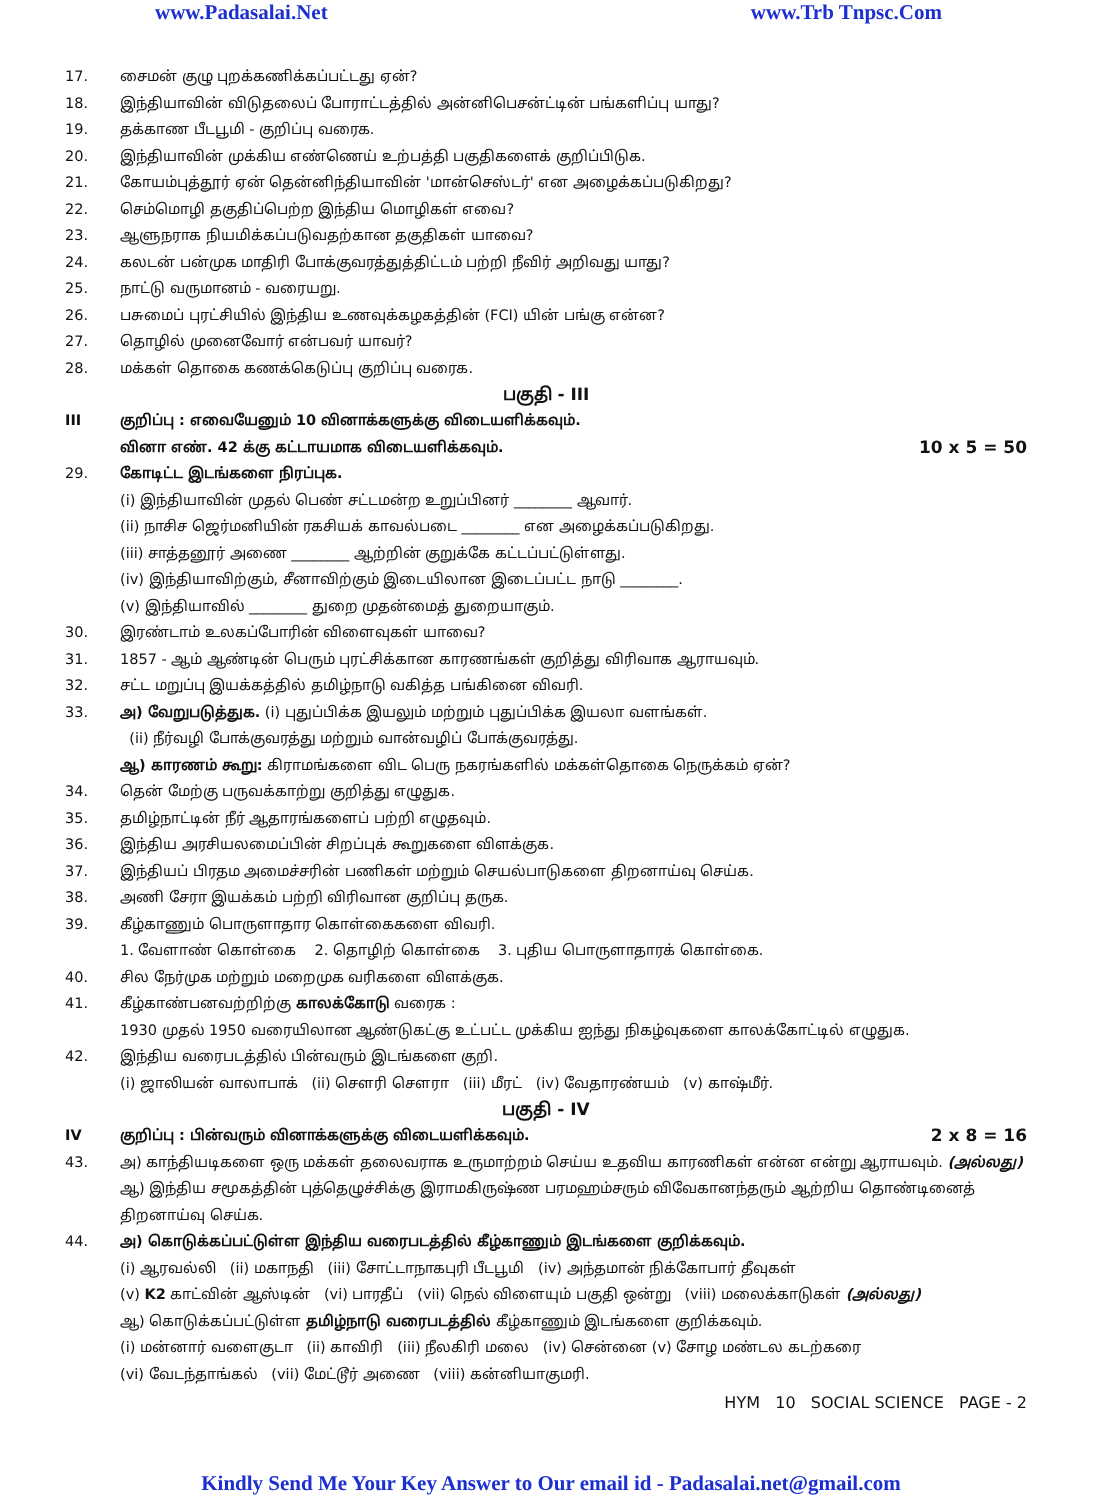www.Padasalai.Net www.Trb Tnpsc.Com
17. சைமன் குழு புறக்கணிக்கப்பட்டது ஏன்?
18. இந்தியாவின் விடுதலைப் போராட்டத்தில் அன்னிபெசன்ட்டின் பங்களிப்பு யாது?
19. தக்காண பீடபூமி - குறிப்பு வரைக.
20. இந்தியாவின் முக்கிய எண்ணெய் உற்பத்தி பகுதிகளைக் குறிப்பிடுக.
21. கோயம்புத்தூர் ஏன் தென்னிந்தியாவின் 'மான்செஸ்டர்' என அழைக்கப்படுகிறது?
22. செம்மொழி தகுதிப்பெற்ற இந்திய மொழிகள் எவை?
23. ஆளுநராக நியமிக்கப்படுவதற்கான தகுதிகள் யாவை?
24. கலடன் பன்முக மாதிரி போக்குவரத்துத்திட்டம் பற்றி நீவிர் அறிவது யாது?
25. நாட்டு வருமானம் - வரையறு.
26. பசுமைப் புரட்சியில் இந்திய உணவுக்கழகத்தின் (FCI) யின் பங்கு என்ன?
27. தொழில் முனைவோர் என்பவர் யாவர்?
28. மக்கள் தொகை கணக்கெடுப்பு குறிப்பு வரைக.
பகுதி - III
III குறிப்பு : எவையேனும் 10 வினாக்களுக்கு விடையளிக்கவும்.
வினா எண். 42 க்கு கட்டாயமாக விடையளிக்கவும். 10 x 5 = 50
29. கோடிட்ட இடங்களை நிரப்புக.
(i) இந்தியாவின் முதல் பெண் சட்டமன்ற உறுப்பினர் ________ ஆவார்.
(ii) நாசிச ஜெர்மனியின் ரகசியக் காவல்படை ________ என அழைக்கப்படுகிறது.
(iii) சாத்தனூர் அணை ________ ஆற்றின் குறுக்கே கட்டப்பட்டுள்ளது.
(iv) இந்தியாவிற்கும், சீனாவிற்கும் இடையிலான இடைப்பட்ட நாடு ________.
(v) இந்தியாவில் ________ துறை முதன்மைத் துறையாகும்.
30. இரண்டாம் உலகப்போரின் விளைவுகள் யாவை?
31. 1857 - ஆம் ஆண்டின் பெரும் புரட்சிக்கான காரணங்கள் குறித்து விரிவாக ஆராயவும்.
32. சட்ட மறுப்பு இயக்கத்தில் தமிழ்நாடு வகித்த பங்கினை விவரி.
33. அ) வேறுபடுத்துக. (i) புதுப்பிக்க இயலும் மற்றும் புதுப்பிக்க இயலா வளங்கள்.
(ii) நீர்வழி போக்குவரத்து மற்றும் வான்வழிப் போக்குவரத்து.
ஆ) காரணம் கூறு: கிராமங்களை விட பெரு நகரங்களில் மக்கள்தொகை நெருக்கம் ஏன்?
34. தென் மேற்கு பருவக்காற்று குறித்து எழுதுக.
35. தமிழ்நாட்டின் நீர் ஆதாரங்களைப் பற்றி எழுதவும்.
36. இந்திய அரசியலமைப்பின் சிறப்புக் கூறுகளை விளக்குக.
37. இந்தியப் பிரதம அமைச்சரின் பணிகள் மற்றும் செயல்பாடுகளை திறனாய்வு செய்க.
38. அணி சேரா இயக்கம் பற்றி விரிவான குறிப்பு தருக.
39. கீழ்காணும் பொருளாதார கொள்கைகளை விவரி.
1. வேளாண் கொள்கை 2. தொழிற் கொள்கை 3. புதிய பொருளாதாரக் கொள்கை.
40. சில நேர்முக மற்றும் மறைமுக வரிகளை விளக்குக.
41. கீழ்காண்பனவற்றிற்கு காலக்கோடு வரைக :
1930 முதல் 1950 வரையிலான ஆண்டுகட்கு உட்பட்ட முக்கிய ஐந்து நிகழ்வுகளை காலக்கோட்டில் எழுதுக.
42. இந்திய வரைபடத்தில் பின்வரும் இடங்களை குறி.
(i) ஜாலியன் வாலாபாக் (ii) சௌரி சௌரா (iii) மீரட் (iv) வேதாரண்யம் (v) காஷ்மீர்.
பகுதி - IV
IV குறிப்பு : பின்வரும் வினாக்களுக்கு விடையளிக்கவும். 2 x 8 = 16
43. அ) காந்தியடிகளை ஒரு மக்கள் தலைவராக உருமாற்றம் செய்ய உதவிய காரணிகள் என்ன என்று ஆராயவும். (அல்லது)
ஆ) இந்திய சமூகத்தின் புத்தெழுச்சிக்கு இராமகிருஷ்ண பரமஹம்சரும் விவேகானந்தரும் ஆற்றிய தொண்டினைத் திறனாய்வு செய்க.
44. அ) கொடுக்கப்பட்டுள்ள இந்திய வரைபடத்தில் கீழ்காணும் இடங்களை குறிக்கவும்.
(i) ஆரவல்லி (ii) மகாநதி (iii) சோட்டாநாகபுரி பீடபூமி (iv) அந்தமான் நிக்கோபார் தீவுகள்
(v) K2 காட்வின் ஆஸ்டின் (vi) பாரதீப் (vii) நெல் விளையும் பகுதி ஒன்று (viii) மலைக்காடுகள் (அல்லது)
ஆ) கொடுக்கப்பட்டுள்ள தமிழ்நாடு வரைபடத்தில் கீழ்காணும் இடங்களை குறிக்கவும்.
(i) மன்னார் வளைகுடா (ii) காவிரி (iii) நீலகிரி மலை (iv) சென்னை (v) சோழ மண்டல கடற்கரை
(vi) வேடந்தாங்கல் (vii) மேட்டூர் அணை (viii) கன்னியாகுமரி.
HYM 10 SOCIAL SCIENCE PAGE - 2
Kindly Send Me Your Key Answer to Our email id - Padasalai.net@gmail.com